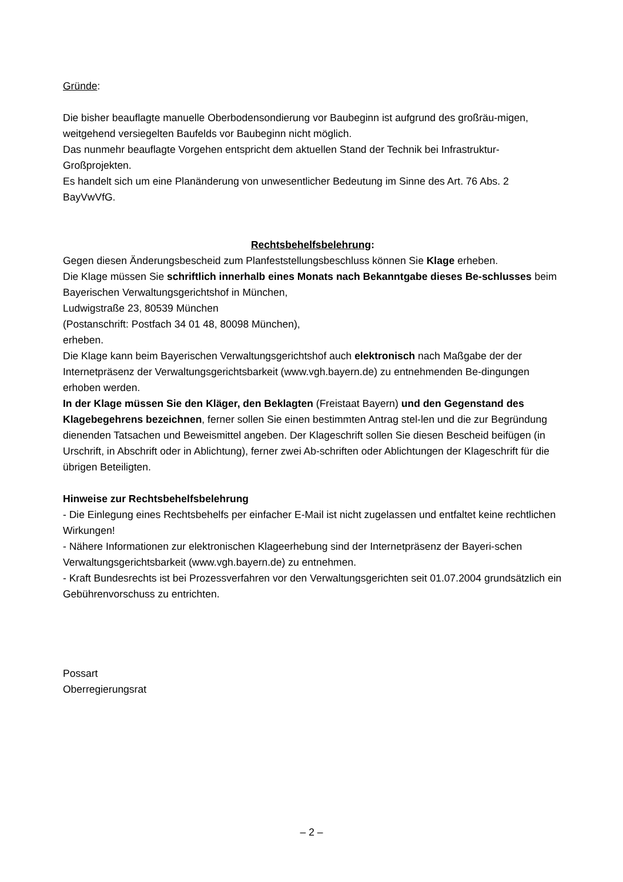Gründe:
Die bisher beauflagte manuelle Oberbodensondierung vor Baubeginn ist aufgrund des großräu-migen, weitgehend versiegelten Baufelds vor Baubeginn nicht möglich.
Das nunmehr beauflagte Vorgehen entspricht dem aktuellen Stand der Technik bei Infrastruktur-Großprojekten.
Es handelt sich um eine Planänderung von unwesentlicher Bedeutung im Sinne des Art. 76 Abs. 2 BayVwVfG.
Rechtsbehelfsbelehrung:
Gegen diesen Änderungsbescheid zum Planfeststellungsbeschluss können Sie Klage erheben.
Die Klage müssen Sie schriftlich innerhalb eines Monats nach Bekanntgabe dieses Be-schlusses beim
Bayerischen Verwaltungsgerichtshof in München,
Ludwigstraße 23, 80539 München
(Postanschrift: Postfach 34 01 48, 80098 München),
erheben.
Die Klage kann beim Bayerischen Verwaltungsgerichtshof auch elektronisch nach Maßgabe der der Internetpräsenz der Verwaltungsgerichtsbarkeit (www.vgh.bayern.de) zu entnehmenden Be-dingungen erhoben werden.
In der Klage müssen Sie den Kläger, den Beklagten (Freistaat Bayern) und den Gegenstand des Klagebegehrens bezeichnen, ferner sollen Sie einen bestimmten Antrag stel-len und die zur Begründung dienenden Tatsachen und Beweismittel angeben. Der Klageschrift sollen Sie diesen Bescheid beifügen (in Urschrift, in Abschrift oder in Ablichtung), ferner zwei Ab-schriften oder Ablichtungen der Klageschrift für die übrigen Beteiligten.
Hinweise zur Rechtsbehelfsbelehrung
- Die Einlegung eines Rechtsbehelfs per einfacher E-Mail ist nicht zugelassen und entfaltet keine rechtlichen Wirkungen!
- Nähere Informationen zur elektronischen Klageerhebung sind der Internetpräsenz der Bayeri-schen Verwaltungsgerichtsbarkeit (www.vgh.bayern.de) zu entnehmen.
- Kraft Bundesrechts ist bei Prozessverfahren vor den Verwaltungsgerichten seit 01.07.2004 grundsätzlich ein Gebührenvorschuss zu entrichten.
Possart
Oberregierungsrat
– 2 –